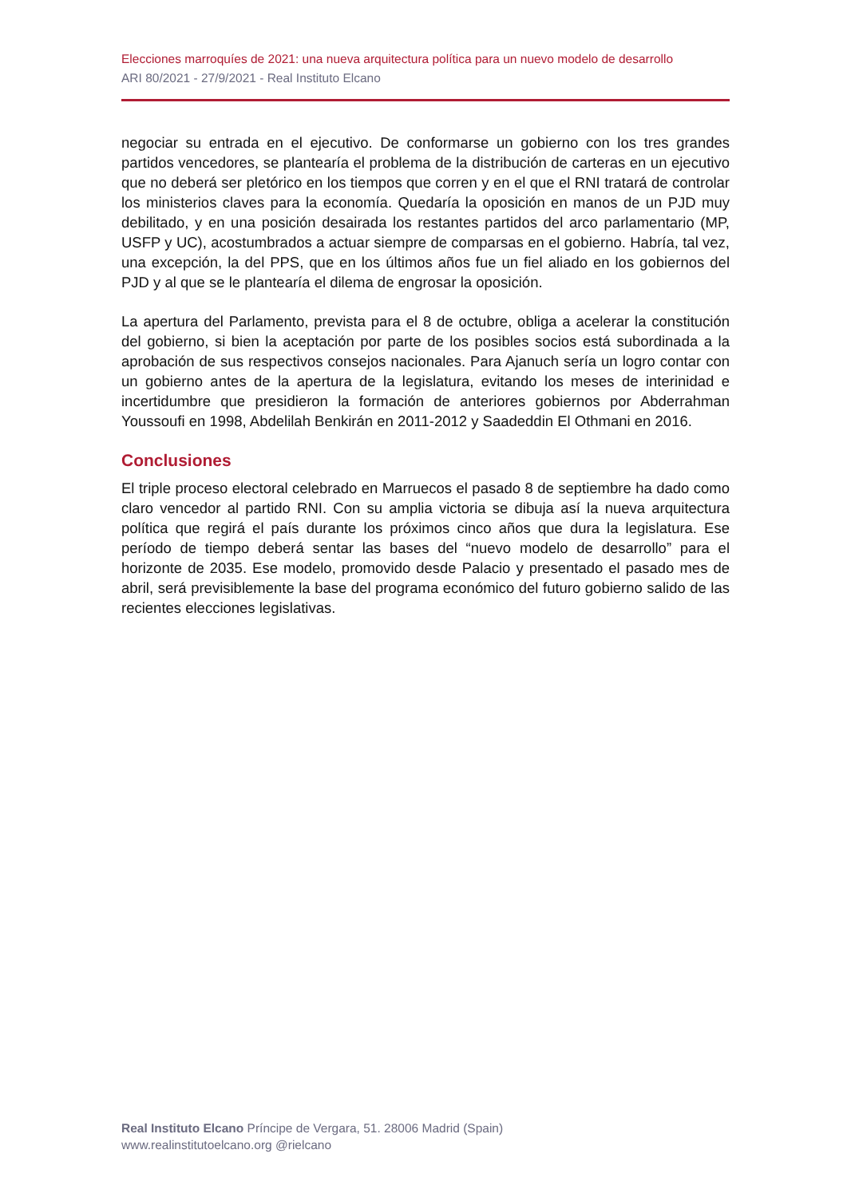Elecciones marroquíes de 2021: una nueva arquitectura política para un nuevo modelo de desarrollo
ARI 80/2021 - 27/9/2021 - Real Instituto Elcano
negociar su entrada en el ejecutivo. De conformarse un gobierno con los tres grandes partidos vencedores, se plantearía el problema de la distribución de carteras en un ejecutivo que no deberá ser pletórico en los tiempos que corren y en el que el RNI tratará de controlar los ministerios claves para la economía. Quedaría la oposición en manos de un PJD muy debilitado, y en una posición desairada los restantes partidos del arco parlamentario (MP, USFP y UC), acostumbrados a actuar siempre de comparsas en el gobierno. Habría, tal vez, una excepción, la del PPS, que en los últimos años fue un fiel aliado en los gobiernos del PJD y al que se le plantearía el dilema de engrosar la oposición.
La apertura del Parlamento, prevista para el 8 de octubre, obliga a acelerar la constitución del gobierno, si bien la aceptación por parte de los posibles socios está subordinada a la aprobación de sus respectivos consejos nacionales. Para Ajanuch sería un logro contar con un gobierno antes de la apertura de la legislatura, evitando los meses de interinidad e incertidumbre que presidieron la formación de anteriores gobiernos por Abderrahman Youssoufi en 1998, Abdelilah Benkirán en 2011-2012 y Saadeddin El Othmani en 2016.
Conclusiones
El triple proceso electoral celebrado en Marruecos el pasado 8 de septiembre ha dado como claro vencedor al partido RNI. Con su amplia victoria se dibuja así la nueva arquitectura política que regirá el país durante los próximos cinco años que dura la legislatura. Ese período de tiempo deberá sentar las bases del “nuevo modelo de desarrollo” para el horizonte de 2035. Ese modelo, promovido desde Palacio y presentado el pasado mes de abril, será previsiblemente la base del programa económico del futuro gobierno salido de las recientes elecciones legislativas.
Real Instituto Elcano Príncipe de Vergara, 51. 28006 Madrid (Spain)
www.realinstitutoelcano.org @rielcano